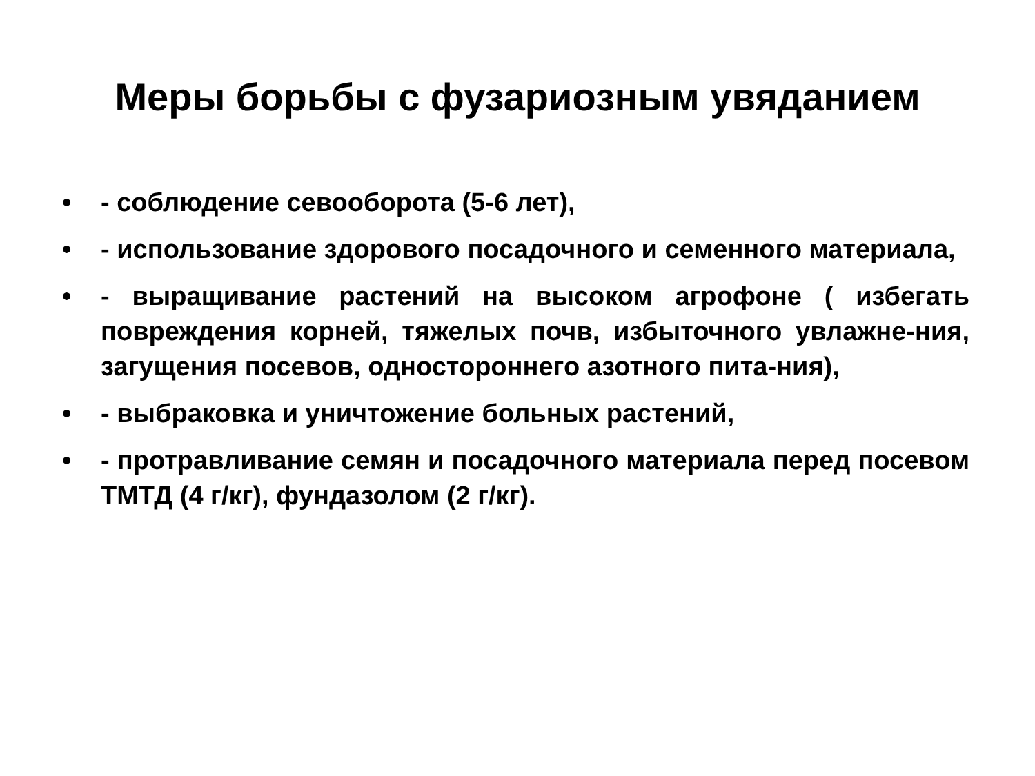Меры борьбы с фузариозным увяданием
• - соблюдение севооборота (5-6 лет),
• - использование здорового посадочного и семенного материала,
• - выращивание растений на высоком агрофоне ( избегать повреждения корней, тяжелых почв, избыточного увлажне-ния, загущения посевов, одностороннего азотного пита-ния),
• - выбраковка и уничтожение больных растений,
• - протравливание семян и посадочного материала перед посевом ТМТД (4 г/кг), фундазолом (2 г/кг).